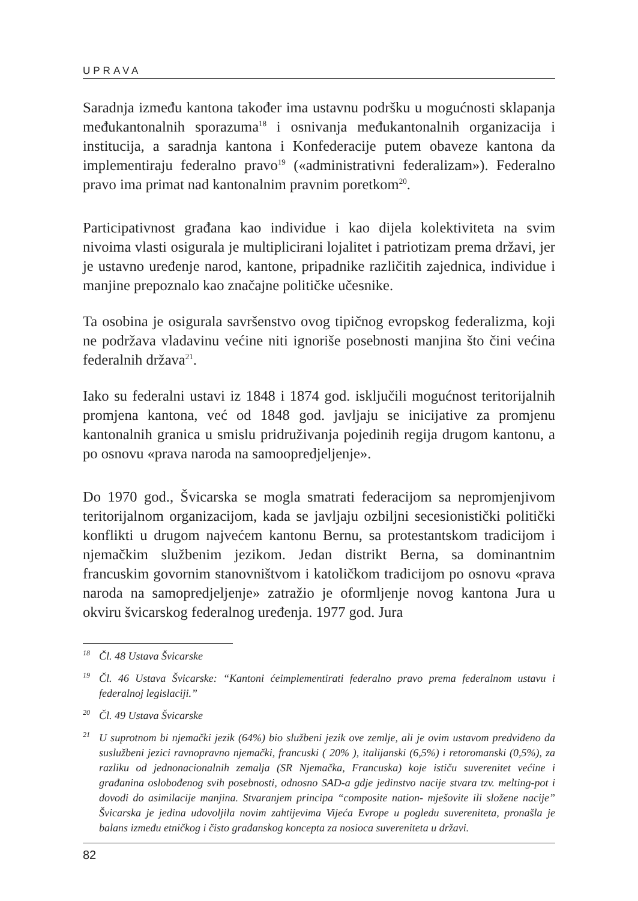UPRAVA
Saradnja između kantona također ima ustavnu podršku u mogućnosti sklapanja međukantonalnih sporazuma<sup>18</sup> i osnivanja međukantonalnih organizacija i institucija, a saradnja kantona i Konfederacije putem obaveze kantona da implementiraju federalno pravo<sup>19</sup> («administrativni federalizam»). Federalno pravo ima primat nad kantonalnim pravnim poretkom<sup>20</sup>.
Participativnost građana kao individue i kao dijela kolektiviteta na svim nivoima vlasti osigurala je multiplicirani lojalitet i patriotizam prema državi, jer je ustavno uređenje narod, kantone, pripadnike različitih zajednica, individue i manjine prepoznalo kao značajne političke učesnike.
Ta osobina je osigurala savršenstvo ovog tipičnog evropskog federalizma, koji ne podržava vladavinu većine niti ignoriše posebnosti manjina što čini većina federalnih država<sup>21</sup>.
Iako su federalni ustavi iz 1848 i 1874 god. isključili mogućnost teritorijalnih promjena kantona, već od 1848 god. javljaju se inicijative za promjenu kantonalnih granica u smislu pridruživanja pojedinih regija drugom kantonu, a po osnovu «prava naroda na samoopredjeljenje».
Do 1970 god., Švicarska se mogla smatrati federacijom sa nepromjenjivom teritorijalnom organizacijom, kada se javljaju ozbiljni secesionistički politički konflikti u drugom najvećem kantonu Bernu, sa protestantskom tradicijom i njemačkim službenim jezikom. Jedan distrikt Berna, sa dominantnim francuskim govornim stanovništvom i katoličkom tradicijom po osnovu «prava naroda na samopredjeljenje» zatražio je oformljenje novog kantona Jura u okviru švicarskog federalnog uređenja. 1977 god. Jura
<sup>18</sup> Čl. 48 Ustava Švicarske
<sup>19</sup> Čl. 46 Ustava Švicarske: “Kantoni ćeimplementirati federalno pravo prema federalnom ustavu i federalnoj legislaciji.”
<sup>20</sup> Čl. 49 Ustava Švicarske
<sup>21</sup> U suprotnom bi njemački jezik (64%) bio službeni jezik ove zemlje, ali je ovim ustavom predviđeno da susluž­beni jezici ravnopravno njemački, francuski ( 20% ), italijanski (6,5%) i retoromanski (0,5%), za razliku od jednonacionalnih zemalja (SR Njemačka, Francuska) koje ističu suverenitet većine i građanina oslobođenog svih posebnosti, odnosno SAD-a gdje jedinstvo nacije stvara tzv. melting-pot i dovodi do asimilacije manjina. Stvaranjem principa “composite nation- mješovite ili složene nacije” Švicarska je jedina udovoljila novim zahtijevima Vijeća Evrope u pogledu suvereniteta, pronašla je balans između etničkog i čisto građanskog koncepta za nosioca suvereniteta u državi.
82